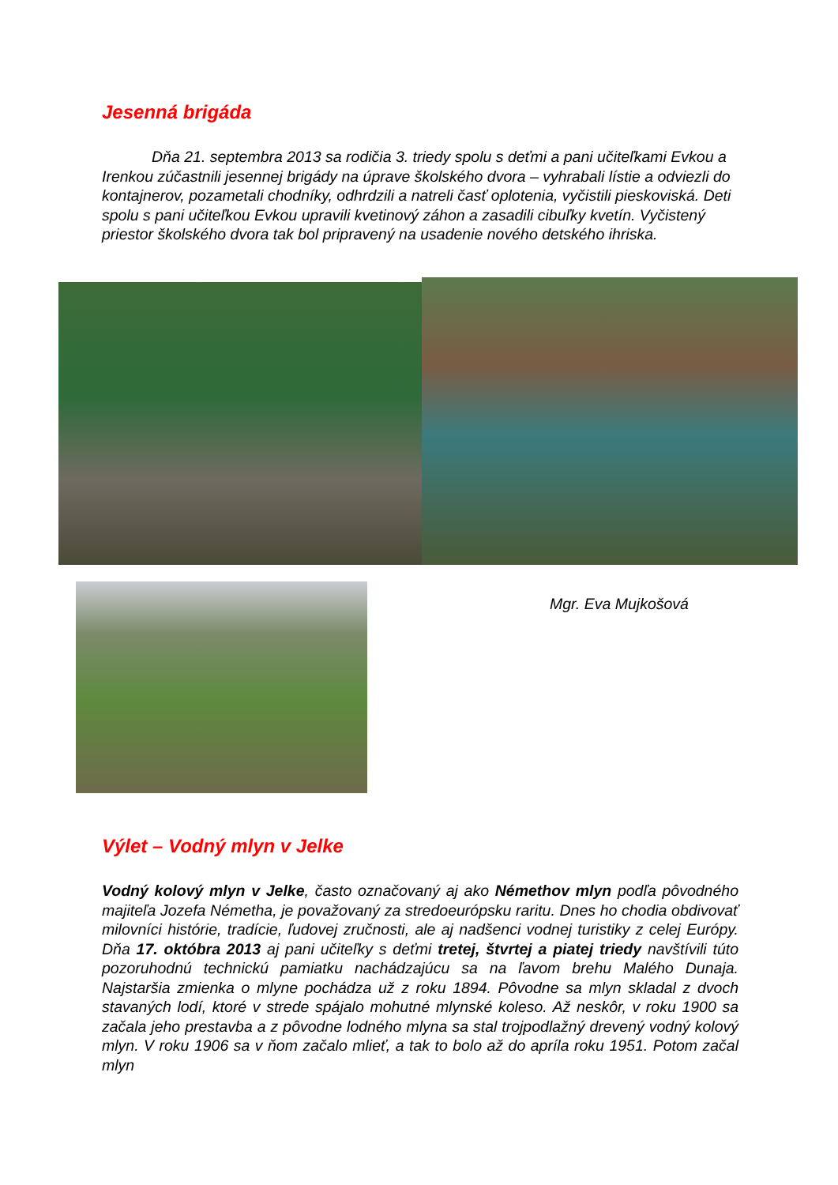Jesenná brigáda
Dňa 21. septembra 2013 sa rodičia 3. triedy spolu s deťmi a pani učiteľkami Evkou a Irenkou zúčastnili jesennej brigády na úprave školského dvora – vyhrabali lístie a odviezli do kontajnerov, pozametali chodníky, odhrdzili a natreli časť oplotenia, vyčistili pieskoviská. Deti spolu s pani učiteľkou Evkou upravili kvetinový záhon a zasadili cibuľky kvetín. Vyčistený priestor školského dvora tak bol pripravený na usadenie nového detského ihriska.
Mgr. Eva Mujkošová
Výlet – Vodný mlyn v Jelke
Vodný kolový mlyn v Jelke, často označovaný aj ako Némethov mlyn podľa pôvodného majiteľa Jozefa Németha, je považovaný za stredoeurópsku raritu. Dnes ho chodia obdivovať milovníci histórie, tradície, ľudovej zručnosti, ale aj nadšenci vodnej turistiky z celej Európy. Dňa 17. októbra 2013 aj pani učiteľky s deťmi tretej, štvrtej a piatej triedy navštívili túto pozoruhodnú technickú pamiatku nachádzajúcu sa na ľavom brehu Malého Dunaja. Najstaršia zmienka o mlyne pochádza už z roku 1894. Pôvodne sa mlyn skladal z dvoch stavaných lodí, ktoré v strede spájalo mohutné mlynské koleso. Až neskôr, v roku 1900 sa začala jeho prestavba a z pôvodne lodného mlyna sa stal trojpodlažný drevený vodný kolový mlyn. V roku 1906 sa v ňom začalo mlieť, a tak to bolo až do apríla roku 1951. Potom začal mlyn